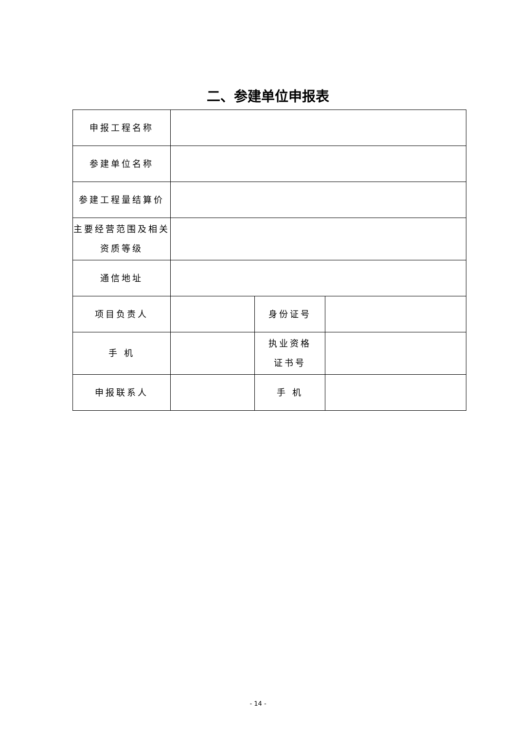二、参建单位申报表
| 申报工程名称 | | | |
| 参建单位名称 | | | |
| 参建工程量结算价 | | | |
| 主要经营范围及相关 资质等级 | | | |
| 通信地址 | | | |
| 项目负责人 | | 身份证号 | |
| 手 机 | | 执业资格 证书号 | |
| 申报联系人 | | 手 机 | |
- 14 -